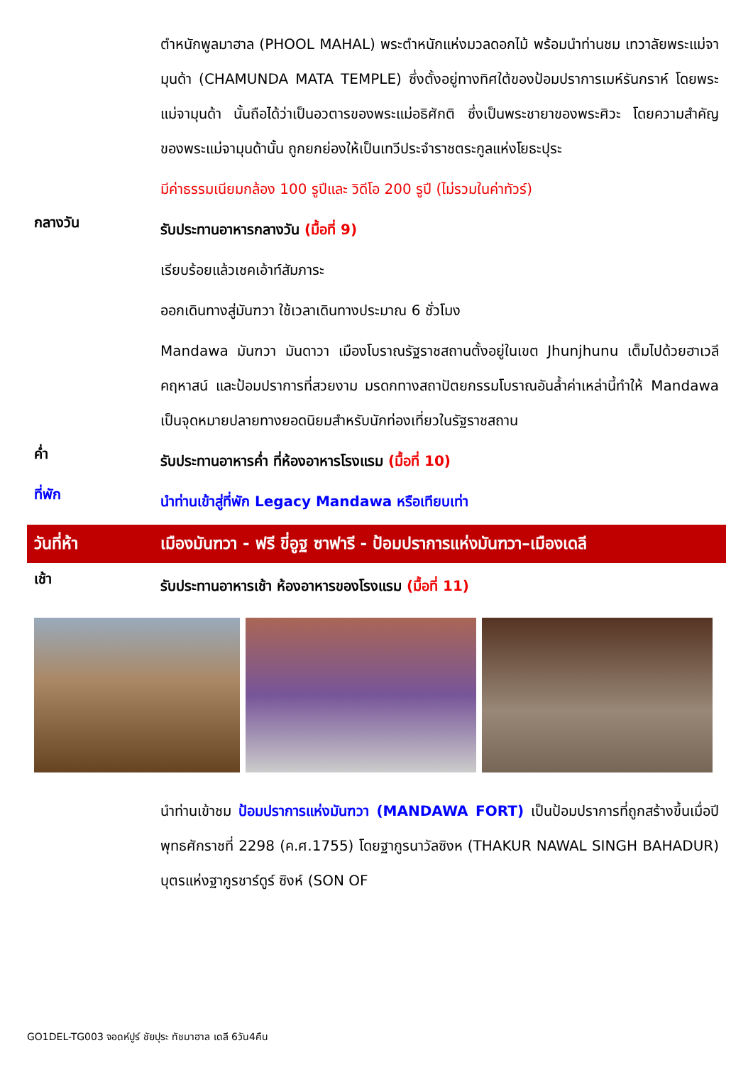ตำหนักพูลมาฮาล (PHOOL MAHAL) พระตำหนักแห่งมวลดอกไม้ พร้อมนำท่านชม เทวาลัยพระแม่จามุนด้า (CHAMUNDA MATA TEMPLE) ซึ่งตั้งอยู่ทางทิศใต้ของป้อมปราการเมห์รันกราห์ โดยพระแม่จามุนด้า นั้นถือได้ว่าเป็นอวตารของพระแม่อธิศักติ ซึ่งเป็นพระชายาของพระศิวะ โดยความสำคัญของพระแม่จามุนด้านั้น ถูกยกย่องให้เป็นเทวีประจำราชตระกูลแห่งโยธะปุระ
มีค่าธรรมเนียมกล้อง 100 รูปีและ วิดีโอ 200 รูปี (ไม่รวมในค่าทัวร์)
กลางวัน
รับประทานอาหารกลางวัน (มื้อที่ 9)
เรียบร้อยแล้วเชคเอ้าท์สัมภาระ
ออกเดินทางสู่มันฑวา ใช้เวลาเดินทางประมาณ 6 ชั่วโมง
Mandawa มันฑวา มันดาวา เมืองโบราณรัฐราชสถานตั้งอยู่ในเขต Jhunjhunu เต็มไปด้วยฮาเวลี คฤหาสน์ และป้อมปราการที่สวยงาม มรดกทางสถาปัตยกรรมโบราณอันล้ำค่าเหล่านี้ทำให้ Mandawa เป็นจุดหมายปลายทางยอดนิยมสำหรับนักท่องเที่ยวในรัฐราชสถาน
ค่ำ
รับประทานอาหารค่ำ ที่ห้องอาหารโรงแรม (มื้อที่ 10)
ที่พัก
นำท่านเข้าสู่ที่พัก Legacy Mandawa หรือเทียบเท่า
วันที่ห้า เมืองมันฑวา - ฟรี ขี่อูฐ ซาฟารี - ป้อมปราการแห่งมันฑวา–เมืองเดลี
เช้า
รับประทานอาหารเช้า ห้องอาหารของโรงแรม (มื้อที่ 11)
นำท่านเข้าชม ป้อมปราการแห่งมันฑวา (MANDAWA FORT) เป็นป้อมปราการที่ถูกสร้างขึ้นเมื่อปีพุทธศักราชที่ 2298 (ค.ศ.1755) โดยฐากูรนาวัลซิงห (THAKUR NAWAL SINGH BAHADUR) บุตรแห่งฐากูรชาร์ดูร์ ซิงห์ (SON OF
GO1DEL-TG003 จอดห์ปูร์ ชัยปุระ ทัชมาฮาล เดลี 6วัน4คืน